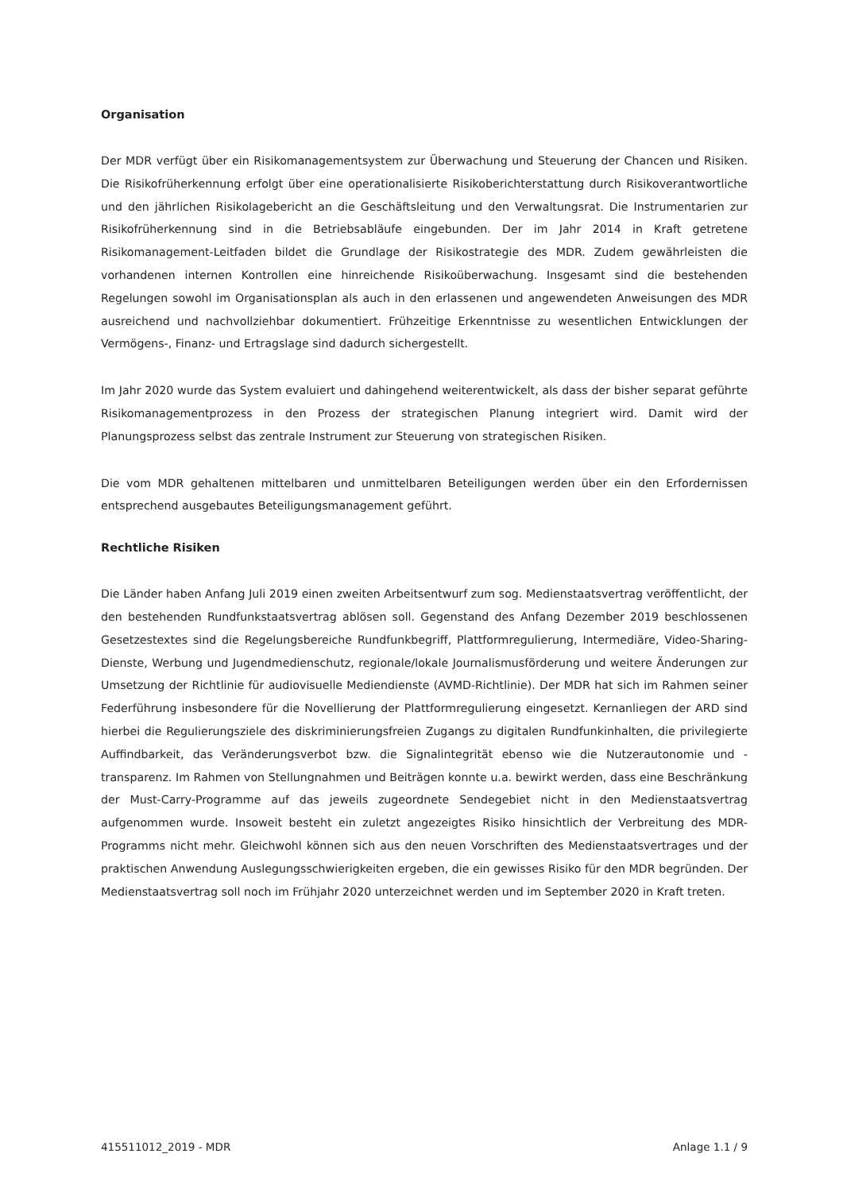Organisation
Der MDR verfügt über ein Risikomanagementsystem zur Überwachung und Steuerung der Chancen und Risiken. Die Risikofrüherkennung erfolgt über eine operationalisierte Risikoberichterstattung durch Risikoverantwortliche und den jährlichen Risikolagebericht an die Geschäftsleitung und den Verwaltungsrat. Die Instrumentarien zur Risikofrüherkennung sind in die Betriebsabläufe eingebunden. Der im Jahr 2014 in Kraft getretene Risikomanagement-Leitfaden bildet die Grundlage der Risikostrategie des MDR. Zudem gewährleisten die vorhandenen internen Kontrollen eine hinreichende Risikoüberwachung. Insgesamt sind die bestehenden Regelungen sowohl im Organisationsplan als auch in den erlassenen und angewendeten Anweisungen des MDR ausreichend und nachvollziehbar dokumentiert. Frühzeitige Erkenntnisse zu wesentlichen Entwicklungen der Vermögens-, Finanz- und Ertragslage sind dadurch sichergestellt.
Im Jahr 2020 wurde das System evaluiert und dahingehend weiterentwickelt, als dass der bisher separat geführte Risikomanagementprozess in den Prozess der strategischen Planung integriert wird. Damit wird der Planungsprozess selbst das zentrale Instrument zur Steuerung von strategischen Risiken.
Die vom MDR gehaltenen mittelbaren und unmittelbaren Beteiligungen werden über ein den Erfordernissen entsprechend ausgebautes Beteiligungsmanagement geführt.
Rechtliche Risiken
Die Länder haben Anfang Juli 2019 einen zweiten Arbeitsentwurf zum sog. Medienstaatsvertrag veröffentlicht, der den bestehenden Rundfunkstaatsvertrag ablösen soll. Gegenstand des Anfang Dezember 2019 beschlossenen Gesetzestextes sind die Regelungsbereiche Rundfunkbegriff, Plattformregulierung, Intermediäre, Video-Sharing-Dienste, Werbung und Jugendmedienschutz, regionale/lokale Journalismusförderung und weitere Änderungen zur Umsetzung der Richtlinie für audiovisuelle Mediendienste (AVMD-Richtlinie). Der MDR hat sich im Rahmen seiner Federführung insbesondere für die Novellierung der Plattformregulierung eingesetzt. Kernanliegen der ARD sind hierbei die Regulierungsziele des diskriminierungsfreien Zugangs zu digitalen Rundfunkinhalten, die privilegierte Auffindbarkeit, das Veränderungsverbot bzw. die Signalintegrität ebenso wie die Nutzerautonomie und -transparenz. Im Rahmen von Stellungnahmen und Beiträgen konnte u.a. bewirkt werden, dass eine Beschränkung der Must-Carry-Programme auf das jeweils zugeordnete Sendegebiet nicht in den Medienstaatsvertrag aufgenommen wurde. Insoweit besteht ein zuletzt angezeigtes Risiko hinsichtlich der Verbreitung des MDR-Programms nicht mehr. Gleichwohl können sich aus den neuen Vorschriften des Medienstaatsvertrages und der praktischen Anwendung Auslegungsschwierigkeiten ergeben, die ein gewisses Risiko für den MDR begründen. Der Medienstaatsvertrag soll noch im Frühjahr 2020 unterzeichnet werden und im September 2020 in Kraft treten.
415511012_2019 - MDR Anlage 1.1 / 9